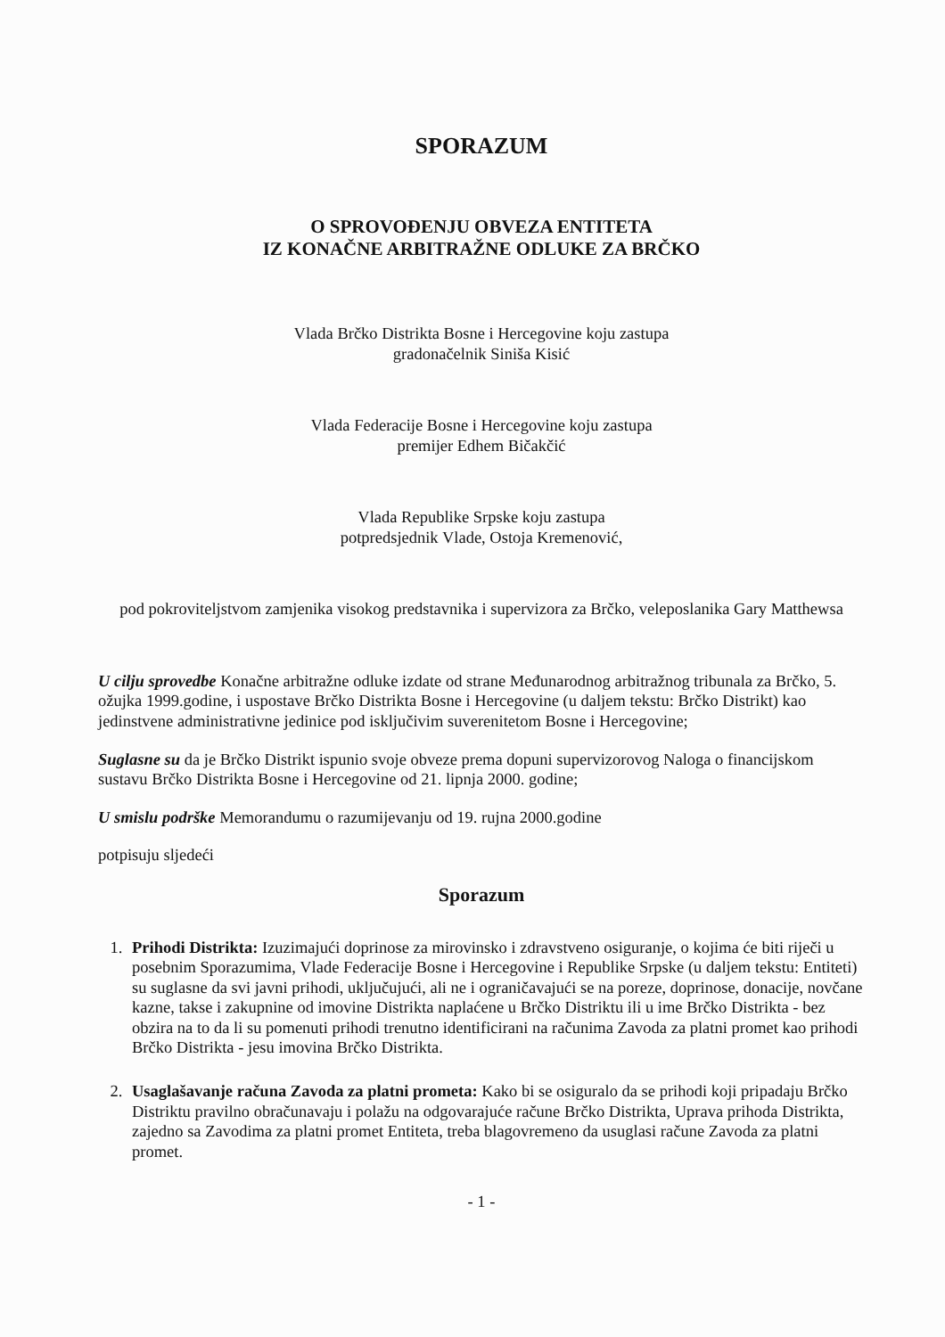SPORAZUM
O SPROVOĐENJU OBVEZA ENTITETA
IZ KONAČNE ARBITRAŽNE ODLUKE ZA BRČKO
Vlada Brčko Distrikta Bosne i Hercegovine koju zastupa
gradonačelnik Siniša Kisić
Vlada Federacije Bosne i Hercegovine koju zastupa
premijer Edhem Bičakčić
Vlada Republike Srpske koju zastupa
potpredsjednik Vlade, Ostoja Kremenović,
pod pokroviteljstvom zamjenika visokog predstavnika i supervizora za Brčko, veleposlanika Gary Matthewsa
U cilju sprovedbe Konačne arbitražne odluke izdate od strane Međunarodnog arbitražnog tribunala za Brčko, 5. ožujka 1999.godine, i uspostave Brčko Distrikta Bosne i Hercegovine (u daljem tekstu: Brčko Distrikt) kao jedinstvene administrativne jedinice pod isključivim suverenitetom Bosne i Hercegovine;
Suglasne su da je Brčko Distrikt ispunio svoje obveze prema dopuni supervizorovog Naloga o financijskom sustavu Brčko Distrikta Bosne i Hercegovine od 21. lipnja 2000. godine;
U smislu podrške Memorandumu o razumijevanju od 19. rujna 2000.godine
potpisuju sljedeći
Sporazum
1. Prihodi Distrikta: Izuzimajući doprinose za mirovinsko i zdravstveno osiguranje, o kojima će biti riječi u posebnim Sporazumima, Vlade Federacije Bosne i Hercegovine i Republike Srpske (u daljem tekstu: Entiteti) su suglasne da svi javni prihodi, uključujući, ali ne i ograničavajući se na poreze, doprinose, donacije, novčane kazne, takse i zakupnine od imovine Distrikta naplaćene u Brčko Distriktu ili u ime Brčko Distrikta - bez obzira na to da li su pomenuti prihodi trenutno identificirani na računima Zavoda za platni promet kao prihodi Brčko Distrikta - jesu imovina Brčko Distrikta.
2. Usaglašavanje računa Zavoda za platni prometa: Kako bi se osiguralo da se prihodi koji pripadaju Brčko Distriktu pravilno obračunavaju i polažu na odgovarajuće račune Brčko Distrikta, Uprava prihoda Distrikta, zajedno sa Zavodima za platni promet Entiteta, treba blagovremeno da usuglasi račune Zavoda za platni promet.
- 1 -